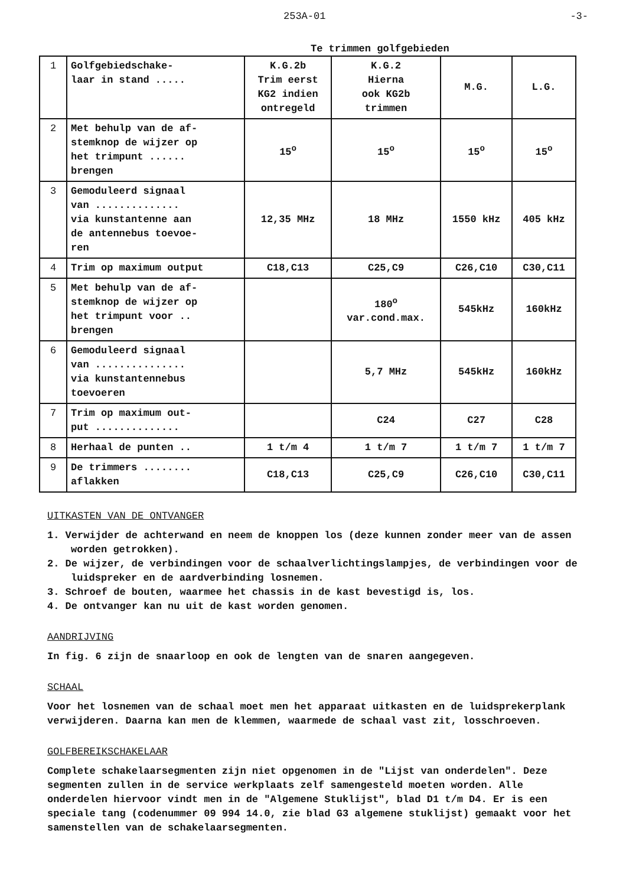253A-01 -3-
Te trimmen golfgebieden
| 1 | Golfgebiedschake- laar in stand ..... | K.G.2b Trim eerst KG2 indien ontregeld | K.G.2 Hierna ook KG2b trimmen | M.G. | L.G. |
| 2 | Met behulp van de af- stemknop de wijzer op het trimpunt ...... brengen | 15<sup>o</sup> | 15<sup>o</sup> | 15<sup>o</sup> | 15<sup>o</sup> |
| 3 | Gemoduleerd signaal van .............. via kunstantenne aan de antennebus toevoe- ren | 12,35 MHz | 18 MHz | 1550 kHz | 405 kHz |
| 4 | Trim op maximum output | C18,C13 | C25,C9 | C26,C10 | C30,C11 |
| 5 | Met behulp van de af- stemknop de wijzer op het trimpunt voor .. brengen | | 180<sup>o</sup> var.cond.max. | 545kHz | 160kHz |
| 6 | Gemoduleerd signaal van ............... via kunstantennebus toevoeren | | 5,7 MHz | 545kHz | 160kHz |
| 7 | Trim op maximum out- put .............. | | C24 | C27 | C28 |
| 8 | Herhaal de punten .. | 1 t/m 4 | 1 t/m 7 | 1 t/m 7 | 1 t/m 7 |
| 9 | De trimmers ........ aflakken | C18,C13 | C25,C9 | C26,C10 | C30,C11 |
UITKASTEN VAN DE ONTVANGER
1. Verwijder de achterwand en neem de knoppen los (deze kunnen zonder meer van de assen worden getrokken).
2. De wijzer, de verbindingen voor de schaalverlichtingslampjes, de verbindingen voor de luidspreker en de aardverbinding losnemen.
3. Schroef de bouten, waarmee het chassis in de kast bevestigd is, los.
4. De ontvanger kan nu uit de kast worden genomen.
AANDRIJVING
In fig. 6 zijn de snaarloop en ook de lengten van de snaren aangegeven.
SCHAAL
Voor het losnemen van de schaal moet men het apparaat uitkasten en de luidsprekerplank verwijderen. Daarna kan men de klemmen, waarmede de schaal vast zit, losschroeven.
GOLFBEREIKSCHAKELAAR
Complete schakelaarsegmenten zijn niet opgenomen in de "Lijst van onderdelen". Deze segmenten zullen in de service werkplaats zelf samengesteld moeten worden. Alle onderdelen hiervoor vindt men in de "Algemene Stuklijst", blad D1 t/m D4. Er is een speciale tang (codenummer 09 994 14.0, zie blad G3 algemene stuklijst) gemaakt voor het samenstellen van de schakelaarsegmenten.